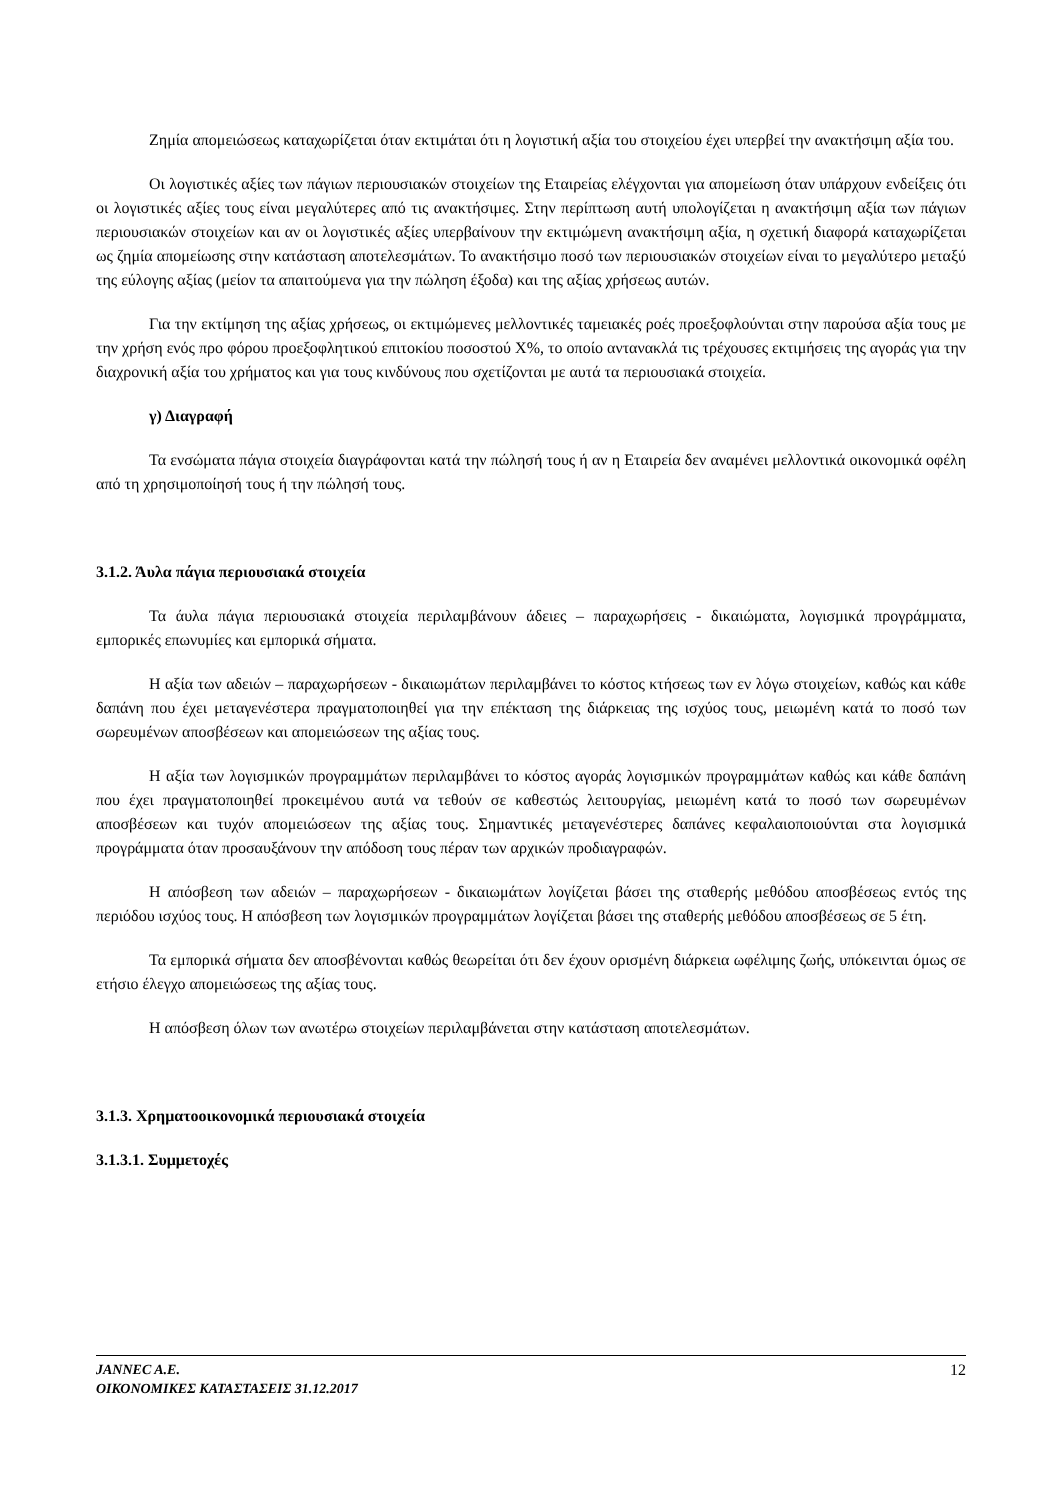Ζημία απομειώσεως καταχωρίζεται όταν εκτιμάται ότι η λογιστική αξία του στοιχείου έχει υπερβεί την ανακτήσιμη αξία του.
Οι λογιστικές αξίες των πάγιων περιουσιακών στοιχείων της Εταιρείας ελέγχονται για απομείωση όταν υπάρχουν ενδείξεις ότι οι λογιστικές αξίες τους είναι μεγαλύτερες από τις ανακτήσιμες. Στην περίπτωση αυτή υπολογίζεται η ανακτήσιμη αξία των πάγιων περιουσιακών στοιχείων και αν οι λογιστικές αξίες υπερβαίνουν την εκτιμώμενη ανακτήσιμη αξία, η σχετική διαφορά καταχωρίζεται ως ζημία απομείωσης στην κατάσταση αποτελεσμάτων. Το ανακτήσιμο ποσό των περιουσιακών στοιχείων είναι το μεγαλύτερο μεταξύ της εύλογης αξίας (μείον τα απαιτούμενα για την πώληση έξοδα) και της αξίας χρήσεως αυτών.
Για την εκτίμηση της αξίας χρήσεως, οι εκτιμώμενες μελλοντικές ταμειακές ροές προεξοφλούνται στην παρούσα αξία τους με την χρήση ενός προ φόρου προεξοφλητικού επιτοκίου ποσοστού Χ%, το οποίο αντανακλά τις τρέχουσες εκτιμήσεις της αγοράς για την διαχρονική αξία του χρήματος και για τους κινδύνους που σχετίζονται με αυτά τα περιουσιακά στοιχεία.
γ) Διαγραφή
Τα ενσώματα πάγια στοιχεία διαγράφονται κατά την πώλησή τους ή αν η Εταιρεία δεν αναμένει μελλοντικά οικονομικά οφέλη από τη χρησιμοποίησή τους ή την πώλησή τους.
3.1.2. Άυλα πάγια περιουσιακά στοιχεία
Τα άυλα πάγια περιουσιακά στοιχεία περιλαμβάνουν άδειες – παραχωρήσεις - δικαιώματα, λογισμικά προγράμματα, εμπορικές επωνυμίες και εμπορικά σήματα.
Η αξία των αδειών – παραχωρήσεων - δικαιωμάτων περιλαμβάνει το κόστος κτήσεως των εν λόγω στοιχείων, καθώς και κάθε δαπάνη που έχει μεταγενέστερα πραγματοποιηθεί για την επέκταση της διάρκειας της ισχύος τους, μειωμένη κατά το ποσό των σωρευμένων αποσβέσεων και απομειώσεων της αξίας τους.
Η αξία των λογισμικών προγραμμάτων περιλαμβάνει το κόστος αγοράς λογισμικών προγραμμάτων καθώς και κάθε δαπάνη που έχει πραγματοποιηθεί προκειμένου αυτά να τεθούν σε καθεστώς λειτουργίας, μειωμένη κατά το ποσό των σωρευμένων αποσβέσεων και τυχόν απομειώσεων της αξίας τους. Σημαντικές μεταγενέστερες δαπάνες κεφαλαιοποιούνται στα λογισμικά προγράμματα όταν προσαυξάνουν την απόδοση τους πέραν των αρχικών προδιαγραφών.
Η απόσβεση των αδειών – παραχωρήσεων - δικαιωμάτων λογίζεται βάσει της σταθερής μεθόδου αποσβέσεως εντός της περιόδου ισχύος τους. Η απόσβεση των λογισμικών προγραμμάτων λογίζεται βάσει της σταθερής μεθόδου αποσβέσεως σε 5 έτη.
Τα εμπορικά σήματα δεν αποσβένονται καθώς θεωρείται ότι δεν έχουν ορισμένη διάρκεια ωφέλιμης ζωής, υπόκεινται όμως σε ετήσιο έλεγχο απομειώσεως της αξίας τους.
Η απόσβεση όλων των ανωτέρω στοιχείων περιλαμβάνεται στην κατάσταση αποτελεσμάτων.
3.1.3. Χρηματοοικονομικά περιουσιακά στοιχεία
3.1.3.1. Συμμετοχές
12 JANNEC A.E.
ΟΙΚΟΝΟΜΙΚΕΣ ΚΑΤΑΣΤΑΣΕΙΣ 31.12.2017